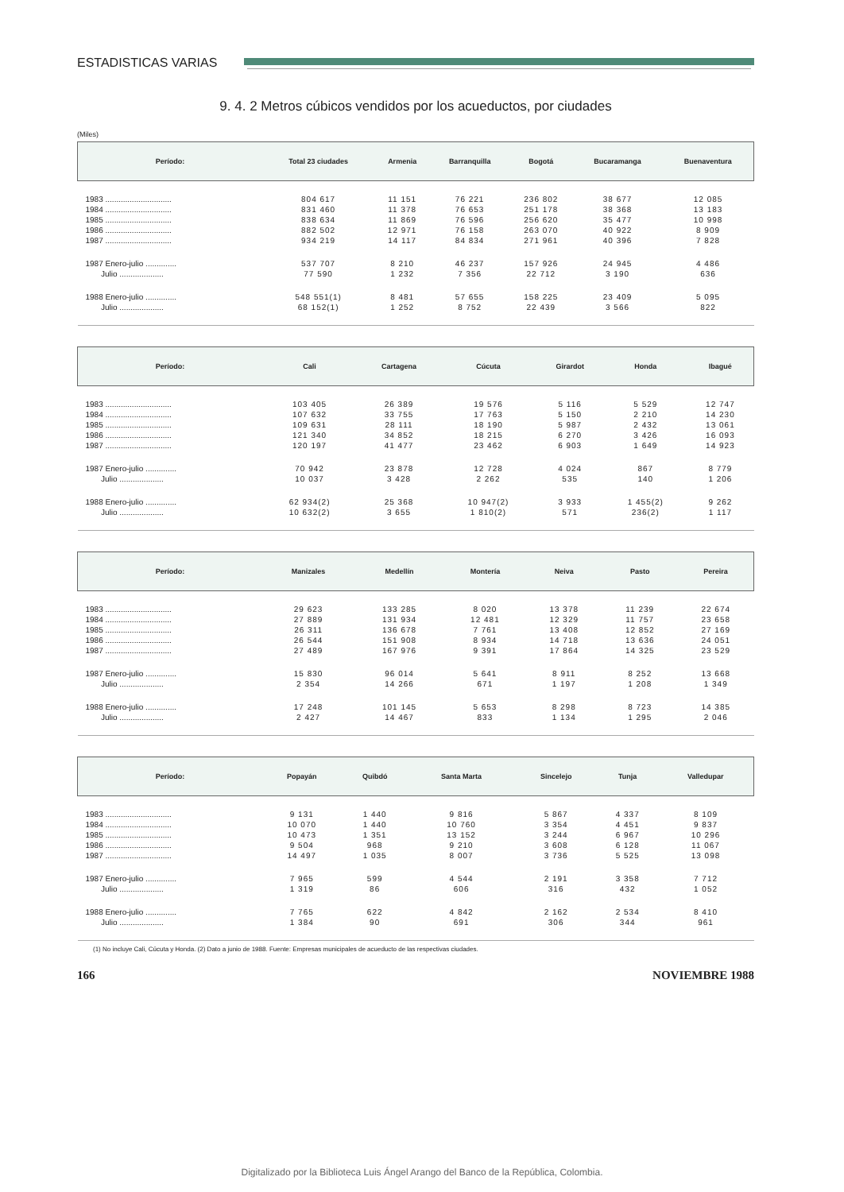ESTADISTICAS VARIAS
9. 4. 2 Metros cúbicos vendidos por los acueductos, por ciudades
(Miles)
| Período: | Total 23 ciudades | Armenia | Barranquilla | Bogotá | Bucaramanga | Buenaventura |
| --- | --- | --- | --- | --- | --- | --- |
| 1983 .............................. | 804 617 | 11 151 | 76 221 | 236 802 | 38 677 | 12 085 |
| 1984 .............................. | 831 460 | 11 378 | 76 653 | 251 178 | 38 368 | 13 183 |
| 1985 .............................. | 838 634 | 11 869 | 76 596 | 256 620 | 35 477 | 10 998 |
| 1986 .............................. | 882 502 | 12 971 | 76 158 | 263 070 | 40 922 | 8 909 |
| 1987 .............................. | 934 219 | 14 117 | 84 834 | 271 961 | 40 396 | 7 828 |
| 1987 Enero-julio .............. | 537 707 | 8 210 | 46 237 | 157 926 | 24 945 | 4 486 |
| Julio .................... | 77 590 | 1 232 | 7 356 | 22 712 | 3 190 | 636 |
| 1988 Enero-julio .............. | 548 551(1) | 8 481 | 57 655 | 158 225 | 23 409 | 5 095 |
| Julio .................... | 68 152(1) | 1 252 | 8 752 | 22 439 | 3 566 | 822 |
| Período: | Cali | Cartagena | Cúcuta | Girardot | Honda | Ibagué |
| --- | --- | --- | --- | --- | --- | --- |
| 1983 .............................. | 103 405 | 26 389 | 19 576 | 5 116 | 5 529 | 12 747 |
| 1984 .............................. | 107 632 | 33 755 | 17 763 | 5 150 | 2 210 | 14 230 |
| 1985 .............................. | 109 631 | 28 111 | 18 190 | 5 987 | 2 432 | 13 061 |
| 1986 .............................. | 121 340 | 34 852 | 18 215 | 6 270 | 3 426 | 16 093 |
| 1987 .............................. | 120 197 | 41 477 | 23 462 | 6 903 | 1 649 | 14 923 |
| 1987 Enero-julio .............. | 70 942 | 23 878 | 12 728 | 4 024 | 867 | 8 779 |
| Julio .................... | 10 037 | 3 428 | 2 262 | 535 | 140 | 1 206 |
| 1988 Enero-julio .............. | 62 934(2) | 25 368 | 10 947(2) | 3 933 | 1 455(2) | 9 262 |
| Julio .................... | 10 632(2) | 3 655 | 1 810(2) | 571 | 236(2) | 1 117 |
| Período: | Manizales | Medellín | Montería | Neiva | Pasto | Pereira |
| --- | --- | --- | --- | --- | --- | --- |
| 1983 .............................. | 29 623 | 133 285 | 8 020 | 13 378 | 11 239 | 22 674 |
| 1984 .............................. | 27 889 | 131 934 | 12 481 | 12 329 | 11 757 | 23 658 |
| 1985 .............................. | 26 311 | 136 678 | 7 761 | 13 408 | 12 852 | 27 169 |
| 1986 .............................. | 26 544 | 151 908 | 8 934 | 14 718 | 13 636 | 24 051 |
| 1987 .............................. | 27 489 | 167 976 | 9 391 | 17 864 | 14 325 | 23 529 |
| 1987 Enero-julio .............. | 15 830 | 96 014 | 5 641 | 8 911 | 8 252 | 13 668 |
| Julio .................... | 2 354 | 14 266 | 671 | 1 197 | 1 208 | 1 349 |
| 1988 Enero-julio .............. | 17 248 | 101 145 | 5 653 | 8 298 | 8 723 | 14 385 |
| Julio .................... | 2 427 | 14 467 | 833 | 1 134 | 1 295 | 2 046 |
| Período: | Popayán | Quibdó | Santa Marta | Sincelejo | Tunja | Valledupar |
| --- | --- | --- | --- | --- | --- | --- |
| 1983 .............................. | 9 131 | 1 440 | 9 816 | 5 867 | 4 337 | 8 109 |
| 1984 .............................. | 10 070 | 1 440 | 10 760 | 3 354 | 4 451 | 9 837 |
| 1985 .............................. | 10 473 | 1 351 | 13 152 | 3 244 | 6 967 | 10 296 |
| 1986 .............................. | 9 504 | 968 | 9 210 | 3 608 | 6 128 | 11 067 |
| 1987 .............................. | 14 497 | 1 035 | 8 007 | 3 736 | 5 525 | 13 098 |
| 1987 Enero-julio .............. | 7 965 | 599 | 4 544 | 2 191 | 3 358 | 7 712 |
| Julio .................... | 1 319 | 86 | 606 | 316 | 432 | 1 052 |
| 1988 Enero-julio .............. | 7 765 | 622 | 4 842 | 2 162 | 2 534 | 8 410 |
| Julio .................... | 1 384 | 90 | 691 | 306 | 344 | 961 |
(1) No incluye Cali, Cúcuta y Honda. (2) Dato a junio de 1988. Fuente: Empresas municipales de acueducto de las respectivas ciudades.
166 NOVIEMBRE 1988
Digitalizado por la Biblioteca Luis Ángel Arango del Banco de la República, Colombia.